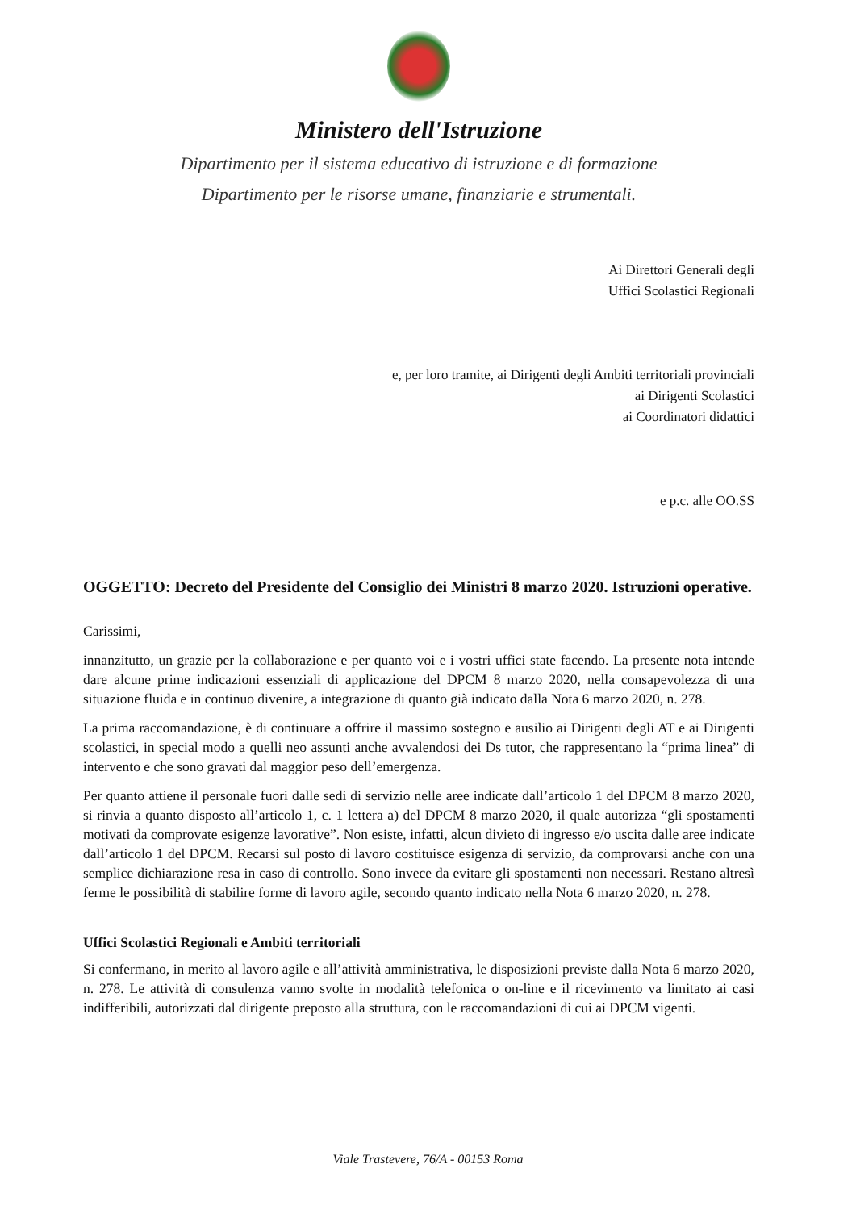Ministero dell'Istruzione
Dipartimento per il sistema educativo di istruzione e di formazione
Dipartimento per le risorse umane, finanziarie e strumentali.
Ai Direttori Generali degli
Uffici Scolastici Regionali
e, per loro tramite, ai Dirigenti degli Ambiti territoriali provinciali
ai Dirigenti Scolastici
ai Coordinatori didattici
e p.c. alle OO.SS
OGGETTO: Decreto del Presidente del Consiglio dei Ministri 8 marzo 2020. Istruzioni operative.
Carissimi,
innanzitutto, un grazie per la collaborazione e per quanto voi e i vostri uffici state facendo. La presente nota intende dare alcune prime indicazioni essenziali di applicazione del DPCM 8 marzo 2020, nella consapevolezza di una situazione fluida e in continuo divenire, a integrazione di quanto già indicato dalla Nota 6 marzo 2020, n. 278.
La prima raccomandazione, è di continuare a offrire il massimo sostegno e ausilio ai Dirigenti degli AT e ai Dirigenti scolastici, in special modo a quelli neo assunti anche avvalendosi dei Ds tutor, che rappresentano la “prima linea” di intervento e che sono gravati dal maggior peso dell’emergenza.
Per quanto attiene il personale fuori dalle sedi di servizio nelle aree indicate dall’articolo 1 del DPCM 8 marzo 2020, si rinvia a quanto disposto all’articolo 1, c. 1 lettera a) del DPCM 8 marzo 2020, il quale autorizza “gli spostamenti motivati da comprovate esigenze lavorative”. Non esiste, infatti, alcun divieto di ingresso e/o uscita dalle aree indicate dall’articolo 1 del DPCM. Recarsi sul posto di lavoro costituisce esigenza di servizio, da comprovarsi anche con una semplice dichiarazione resa in caso di controllo. Sono invece da evitare gli spostamenti non necessari. Restano altresì ferme le possibilità di stabilire forme di lavoro agile, secondo quanto indicato nella Nota 6 marzo 2020, n. 278.
Uffici Scolastici Regionali e Ambiti territoriali
Si confermano, in merito al lavoro agile e all’attività amministrativa, le disposizioni previste dalla Nota 6 marzo 2020, n. 278. Le attività di consulenza vanno svolte in modalità telefonica o on-line e il ricevimento va limitato ai casi indifferibili, autorizzati dal dirigente preposto alla struttura, con le raccomandazioni di cui ai DPCM vigenti.
Viale Trastevere, 76/A - 00153 Roma